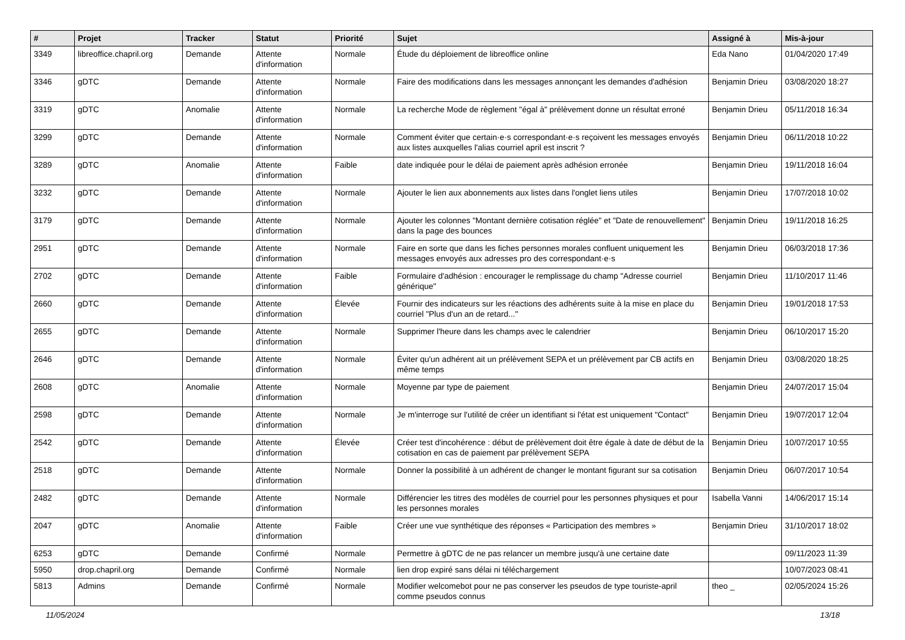| # | Projet | Tracker | Statut | Priorité | Sujet | Assigné à | Mis-à-jour |
| --- | --- | --- | --- | --- | --- | --- | --- |
| 3349 | libreoffice.chapril.org | Demande | Attente d'information | Normale | Étude du déploiement de libreoffice online | Eda Nano | 01/04/2020 17:49 |
| 3346 | gDTC | Demande | Attente d'information | Normale | Faire des modifications dans les messages annonçant les demandes d'adhésion | Benjamin Drieu | 03/08/2020 18:27 |
| 3319 | gDTC | Anomalie | Attente d'information | Normale | La recherche Mode de règlement "égal à" prélèvement donne un résultat erroné | Benjamin Drieu | 05/11/2018 16:34 |
| 3299 | gDTC | Demande | Attente d'information | Normale | Comment éviter que certain·e·s correspondant·e·s reçoivent les messages envoyés aux listes auxquelles l'alias courriel april est inscrit ? | Benjamin Drieu | 06/11/2018 10:22 |
| 3289 | gDTC | Anomalie | Attente d'information | Faible | date indiquée pour le délai de paiement après adhésion erronée | Benjamin Drieu | 19/11/2018 16:04 |
| 3232 | gDTC | Demande | Attente d'information | Normale | Ajouter le lien aux abonnements aux listes dans l'onglet liens utiles | Benjamin Drieu | 17/07/2018 10:02 |
| 3179 | gDTC | Demande | Attente d'information | Normale | Ajouter les colonnes "Montant dernière cotisation réglée" et "Date de renouvellement" dans la page des bounces | Benjamin Drieu | 19/11/2018 16:25 |
| 2951 | gDTC | Demande | Attente d'information | Normale | Faire en sorte que dans les fiches personnes morales confluent uniquement les messages envoyés aux adresses pro des correspondant·e·s | Benjamin Drieu | 06/03/2018 17:36 |
| 2702 | gDTC | Demande | Attente d'information | Faible | Formulaire d'adhésion : encourager le remplissage du champ "Adresse courriel générique" | Benjamin Drieu | 11/10/2017 11:46 |
| 2660 | gDTC | Demande | Attente d'information | Élevée | Fournir des indicateurs sur les réactions des adhérents suite à la mise en place du courriel "Plus d'un an de retard..." | Benjamin Drieu | 19/01/2018 17:53 |
| 2655 | gDTC | Demande | Attente d'information | Normale | Supprimer l'heure dans les champs avec le calendrier | Benjamin Drieu | 06/10/2017 15:20 |
| 2646 | gDTC | Demande | Attente d'information | Normale | Éviter qu'un adhérent ait un prélèvement SEPA et un prélèvement par CB actifs en même temps | Benjamin Drieu | 03/08/2020 18:25 |
| 2608 | gDTC | Anomalie | Attente d'information | Normale | Moyenne par type de paiement | Benjamin Drieu | 24/07/2017 15:04 |
| 2598 | gDTC | Demande | Attente d'information | Normale | Je m'interroge sur l'utilité de créer un identifiant si l'état est uniquement "Contact" | Benjamin Drieu | 19/07/2017 12:04 |
| 2542 | gDTC | Demande | Attente d'information | Élevée | Créer test d'incohérence : début de prélèvement doit être égale à date de début de la cotisation en cas de paiement par prélèvement SEPA | Benjamin Drieu | 10/07/2017 10:55 |
| 2518 | gDTC | Demande | Attente d'information | Normale | Donner la possibilité à un adhérent de changer le montant figurant sur sa cotisation | Benjamin Drieu | 06/07/2017 10:54 |
| 2482 | gDTC | Demande | Attente d'information | Normale | Différencier les titres des modèles de courriel pour les personnes physiques et pour les personnes morales | Isabella Vanni | 14/06/2017 15:14 |
| 2047 | gDTC | Anomalie | Attente d'information | Faible | Créer une vue synthétique des réponses « Participation des membres » | Benjamin Drieu | 31/10/2017 18:02 |
| 6253 | gDTC | Demande | Confirmé | Normale | Permettre à gDTC de ne pas relancer un membre jusqu'à une certaine date | | 09/11/2023 11:39 |
| 5950 | drop.chapril.org | Demande | Confirmé | Normale | lien drop expiré sans délai ni téléchargement | | 10/07/2023 08:41 |
| 5813 | Admins | Demande | Confirmé | Normale | Modifier welcomebot pour ne pas conserver les pseudos de type touriste-april comme pseudos connus | theo _ | 02/05/2024 15:26 |
11/05/2024 13/18